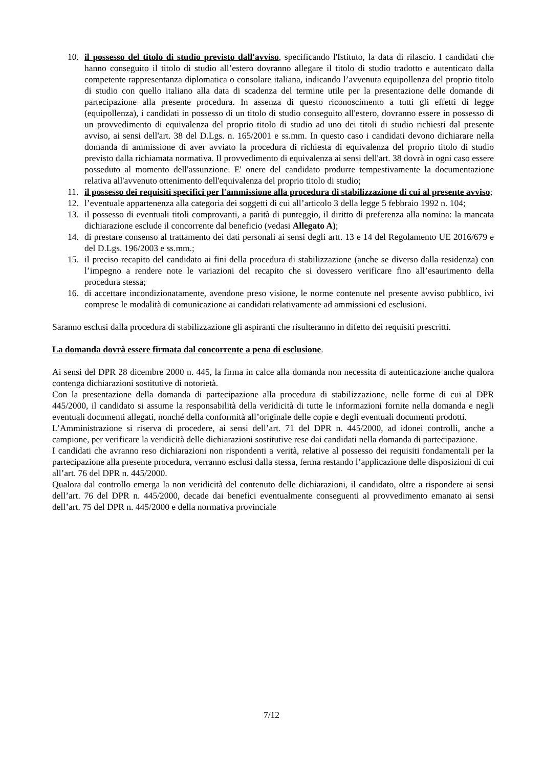10. il possesso del titolo di studio previsto dall'avviso, specificando l'Istituto, la data di rilascio. I candidati che hanno conseguito il titolo di studio all’estero dovranno allegare il titolo di studio tradotto e autenticato dalla competente rappresentanza diplomatica o consolare italiana, indicando l’avvenuta equipollenza del proprio titolo di studio con quello italiano alla data di scadenza del termine utile per la presentazione delle domande di partecipazione alla presente procedura. In assenza di questo riconoscimento a tutti gli effetti di legge (equipollenza), i candidati in possesso di un titolo di studio conseguito all'estero, dovranno essere in possesso di un provvedimento di equivalenza del proprio titolo di studio ad uno dei titoli di studio richiesti dal presente avviso, ai sensi dell'art. 38 del D.Lgs. n. 165/2001 e ss.mm. In questo caso i candidati devono dichiarare nella domanda di ammissione di aver avviato la procedura di richiesta di equivalenza del proprio titolo di studio previsto dalla richiamata normativa. Il provvedimento di equivalenza ai sensi dell'art. 38 dovrà in ogni caso essere posseduto al momento dell'assunzione. E' onere del candidato produrre tempestivamente la documentazione relativa all'avvenuto ottenimento dell'equivalenza del proprio titolo di studio;
11. il possesso dei requisiti specifici per l'ammissione alla procedura di stabilizzazione di cui al presente avviso;
12. l’eventuale appartenenza alla categoria dei soggetti di cui all’articolo 3 della legge 5 febbraio 1992 n. 104;
13. il possesso di eventuali titoli comprovanti, a parità di punteggio, il diritto di preferenza alla nomina: la mancata dichiarazione esclude il concorrente dal beneficio (vedasi Allegato A);
14. di prestare consenso al trattamento dei dati personali ai sensi degli artt. 13 e 14 del Regolamento UE 2016/679 e del D.Lgs. 196/2003 e ss.mm.;
15. il preciso recapito del candidato ai fini della procedura di stabilizzazione (anche se diverso dalla residenza) con l’impegno a rendere note le variazioni del recapito che si dovessero verificare fino all’esaurimento della procedura stessa;
16. di accettare incondizionatamente, avendone preso visione, le norme contenute nel presente avviso pubblico, ivi comprese le modalità di comunicazione ai candidati relativamente ad ammissioni ed esclusioni.
Saranno esclusi dalla procedura di stabilizzazione gli aspiranti che risulteranno in difetto dei requisiti prescritti.
La domanda dovrà essere firmata dal concorrente a pena di esclusione.
Ai sensi del DPR 28 dicembre 2000 n. 445, la firma in calce alla domanda non necessita di autenticazione anche qualora contenga dichiarazioni sostitutive di notorietà.
Con la presentazione della domanda di partecipazione alla procedura di stabilizzazione, nelle forme di cui al DPR 445/2000, il candidato si assume la responsabilità della veridicità di tutte le informazioni fornite nella domanda e negli eventuali documenti allegati, nonché della conformità all’originale delle copie e degli eventuali documenti prodotti.
L’Amministrazione si riserva di procedere, ai sensi dell’art. 71 del DPR n. 445/2000, ad idonei controlli, anche a campione, per verificare la veridicità delle dichiarazioni sostitutive rese dai candidati nella domanda di partecipazione.
I candidati che avranno reso dichiarazioni non rispondenti a verità, relative al possesso dei requisiti fondamentali per la partecipazione alla presente procedura, verranno esclusi dalla stessa, ferma restando l’applicazione delle disposizioni di cui all’art. 76 del DPR n. 445/2000.
Qualora dal controllo emerga la non veridicità del contenuto delle dichiarazioni, il candidato, oltre a rispondere ai sensi dell’art. 76 del DPR n. 445/2000, decade dai benefici eventualmente conseguenti al provvedimento emanato ai sensi dell’art. 75 del DPR n. 445/2000 e della normativa provinciale
7/12